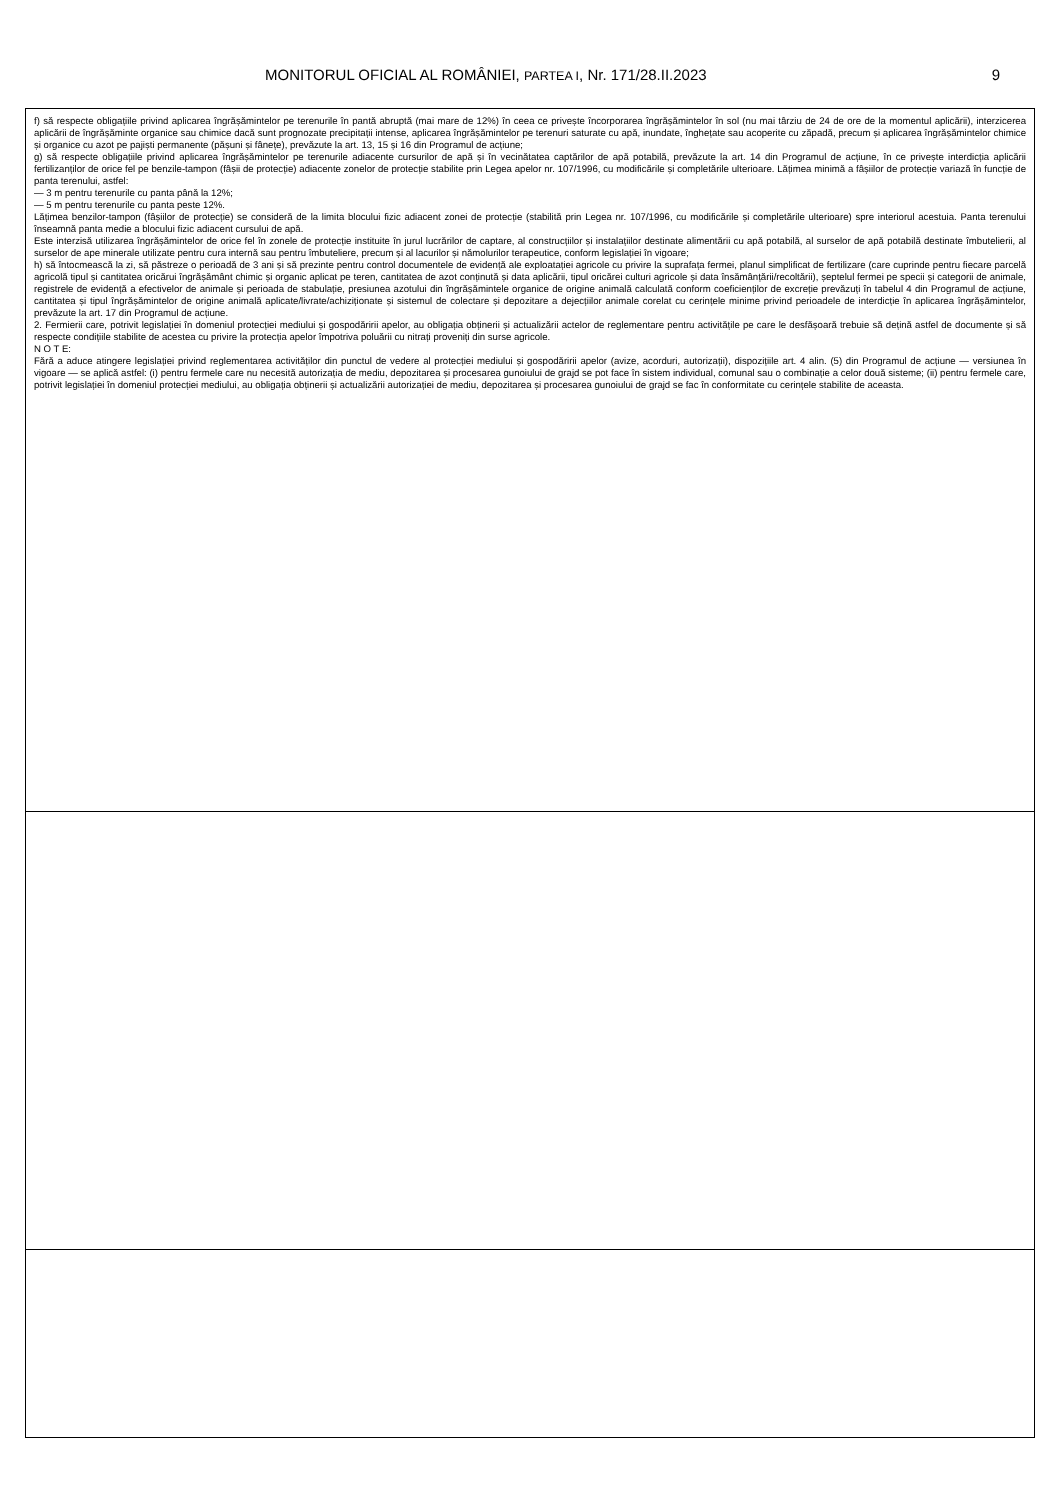MONITORUL OFICIAL AL ROMÂNIEI, PARTEA I, Nr. 171/28.II.2023 9
| f) să respecte obligațiile privind aplicarea îngrășămintelor pe terenurile în pantă abruptă (mai mare de 12%) în ceea ce privește încorporarea îngrășămintelor în sol (nu mai târziu de 24 de ore de la momentul aplicării), interzicerea aplicării de îngrășăminte organice sau chimice dacă sunt prognozate precipitații intense, aplicarea îngrășămintelor pe terenuri saturate cu apă, inundate, înghețate sau acoperite cu zăpadă, precum și aplicarea îngrășămintelor chimice și organice cu azot pe pajiști permanente (pășuni și fânețe), prevăzute la art. 13, 15 și 16 din Programul de acțiune; g) să respecte obligațiile privind aplicarea îngrășămintelor pe terenurile adiacente cursurilor de apă și în vecinătatea captărilor de apă potabilă, prevăzute la art. 14 din Programul de acțiune, în ce privește interdicția aplicării fertilizanților de orice fel pe benzile-tampon (fâșii de protecție) adiacente zonelor de protecție stabilite prin Legea apelor nr. 107/1996, cu modificările și completările ulterioare. Lățimea minimă a fâșiilor de protecție variază în funcție de panta terenului, astfel: — 3 m pentru terenurile cu panta până la 12%; — 5 m pentru terenurile cu panta peste 12%. Lățimea benzilor-tampon (fâșiilor de protecție) se consideră de la limita blocului fizic adiacent zonei de protecție (stabilită prin Legea nr. 107/1996, cu modificările și completările ulterioare) spre interiorul acestuia. Panta terenului înseamnă panta medie a blocului fizic adiacent cursului de apă. Este interzisă utilizarea îngrășămintelor de orice fel în zonele de protecție instituite în jurul lucrărilor de captare, al construcțiilor și instalațiilor destinate alimentării cu apă potabilă, al surselor de apă potabilă destinate îmbutelierii, al surselor de ape minerale utilizate pentru cura internă sau pentru îmbuteliere, precum și al lacurilor și nămolurilor terapeutice, conform legislației în vigoare; h) să întocmească la zi, să păstreze o perioadă de 3 ani și să prezinte pentru control documentele de evidență ale exploatației agricole cu privire la suprafața fermei, planul simplificat de fertilizare (care cuprinde pentru fiecare parcelă agricolă tipul și cantitatea oricărui îngrășământ chimic și organic aplicat pe teren, cantitatea de azot conținută și data aplicării, tipul oricărei culturi agricole și data însămânțării/recoltării), șeptelul fermei pe specii și categorii de animale, registrele de evidență a efectivelor de animale și perioada de stabulație, presiunea azotului din îngrășămintele organice de origine animală calculată conform coeficienților de excreție prevăzuți în tabelul 4 din Programul de acțiune, cantitatea și tipul îngrășămintelor de origine animală aplicate/livrate/achiziționate și sistemul de colectare și depozitare a dejecțiilor animale corelat cu cerințele minime privind perioadele de interdicție în aplicarea îngrășămintelor, prevăzute la art. 17 din Programul de acțiune. 2. Fermierii care, potrivit legislației în domeniul protecției mediului și gospodăririi apelor, au obligația obținerii și actualizării actelor de reglementare pentru activitățile pe care le desfășoară trebuie să dețină astfel de documente și să respecte condițiile stabilite de acestea cu privire la protecția apelor împotriva poluării cu nitrați proveniți din surse agricole. N O T E: Fără a aduce atingere legislației privind reglementarea activităților din punctul de vedere al protecției mediului și gospodăririi apelor (avize, acorduri, autorizații), dispozițiile art. 4 alin. (5) din Programul de acțiune — versiunea în vigoare — se aplică astfel: (i) pentru fermele care nu necesită autorizația de mediu, depozitarea și procesarea gunoiului de grajd se pot face în sistem individual, comunal sau o combinație a celor două sisteme; (ii) pentru fermele care, potrivit legislației în domeniul protecției mediului, au obligația obținerii și actualizării autorizației de mediu, depozitarea și procesarea gunoiului de grajd se fac în conformitate cu cerințele stabilite de aceasta. |